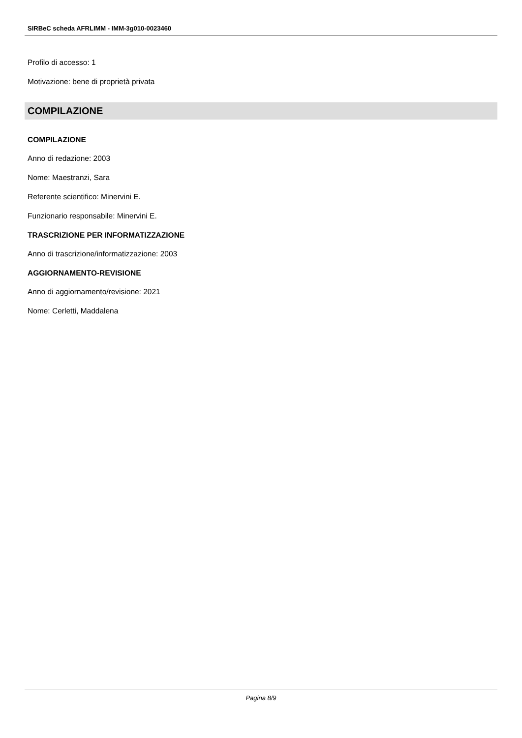SIRBeC scheda AFRLIMM - IMM-3g010-0023460
Profilo di accesso: 1
Motivazione: bene di proprietà privata
COMPILAZIONE
COMPILAZIONE
Anno di redazione: 2003
Nome: Maestranzi, Sara
Referente scientifico: Minervini E.
Funzionario responsabile: Minervini E.
TRASCRIZIONE PER INFORMATIZZAZIONE
Anno di trascrizione/informatizzazione: 2003
AGGIORNAMENTO-REVISIONE
Anno di aggiornamento/revisione: 2021
Nome: Cerletti, Maddalena
Pagina 8/9